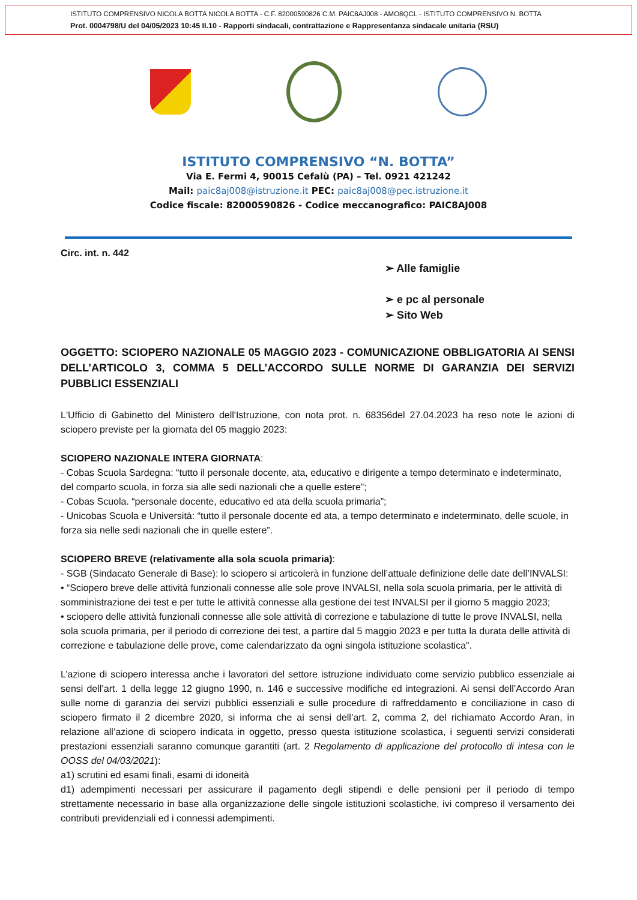ISTITUTO COMPRENSIVO NICOLA BOTTA NICOLA BOTTA - C.F. 82000590826 C.M. PAIC8AJ008 - AMO8QCL - ISTITUTO COMPRENSIVO N. BOTTA
Prot. 0004798/U del 04/05/2023 10:45 II.10 - Rapporti sindacali, contrattazione e Rappresentanza sindacale unitaria (RSU)
ISTITUTO COMPRENSIVO “N. BOTTA”
Via E. Fermi 4, 90015 Cefalù (PA) – Tel. 0921 421242
Mail: paic8aj008@istruzione.it PEC: paic8aj008@pec.istruzione.it
Codice fiscale: 82000590826 - Codice meccanografico: PAIC8AJ008
Circ. int. n. 442
➢ Alle famiglie
➢ e pc al personale
➢ Sito Web
OGGETTO: SCIOPERO NAZIONALE 05 MAGGIO 2023 - COMUNICAZIONE OBBLIGATORIA AI SENSI DELL’ARTICOLO 3, COMMA 5 DELL’ACCORDO SULLE NORME DI GARANZIA DEI SERVIZI PUBBLICI ESSENZIALI
L'Ufficio di Gabinetto del Ministero dell'Istruzione, con nota prot. n. 68356del 27.04.2023 ha reso note le azioni di sciopero previste per la giornata del 05 maggio 2023:
SCIOPERO NAZIONALE INTERA GIORNATA:
- Cobas Scuola Sardegna: “tutto il personale docente, ata, educativo e dirigente a tempo determinato e indeterminato, del comparto scuola, in forza sia alle sedi nazionali che a quelle estere”;
- Cobas Scuola. “personale docente, educativo ed ata della scuola primaria”;
- Unicobas Scuola e Università: “tutto il personale docente ed ata, a tempo determinato e indeterminato, delle scuole, in forza sia nelle sedi nazionali che in quelle estere”.
SCIOPERO BREVE (relativamente alla sola scuola primaria):
- SGB (Sindacato Generale di Base): lo sciopero si articolerà in funzione dell’attuale definizione delle date dell’INVALSI:
• “Sciopero breve delle attività funzionali connesse alle sole prove INVALSI, nella sola scuola primaria, per le attività di somministrazione dei test e per tutte le attività connesse alla gestione dei test INVALSI per il giorno 5 maggio 2023;
• sciopero delle attività funzionali connesse alle sole attività di correzione e tabulazione di tutte le prove INVALSI, nella sola scuola primaria, per il periodo di correzione dei test, a partire dal 5 maggio 2023 e per tutta la durata delle attività di correzione e tabulazione delle prove, come calendarizzato da ogni singola istituzione scolastica”.
L’azione di sciopero interessa anche i lavoratori del settore istruzione individuato come servizio pubblico essenziale ai sensi dell’art. 1 della legge 12 giugno 1990, n. 146 e successive modifiche ed integrazioni. Ai sensi dell’Accordo Aran sulle nome di garanzia dei servizi pubblici essenziali e sulle procedure di raffreddamento e conciliazione in caso di sciopero firmato il 2 dicembre 2020, si informa che ai sensi dell’art. 2, comma 2, del richiamato Accordo Aran, in relazione all’azione di sciopero indicata in oggetto, presso questa istituzione scolastica, i seguenti servizi considerati prestazioni essenziali saranno comunque garantiti (art. 2 Regolamento di applicazione del protocollo di intesa con le OOSS del 04/03/2021):
a1) scrutini ed esami finali, esami di idoneità
d1) adempimenti necessari per assicurare il pagamento degli stipendi e delle pensioni per il periodo di tempo strettamente necessario in base alla organizzazione delle singole istituzioni scolastiche, ivi compreso il versamento dei contributi previdenziali ed i connessi adempimenti.